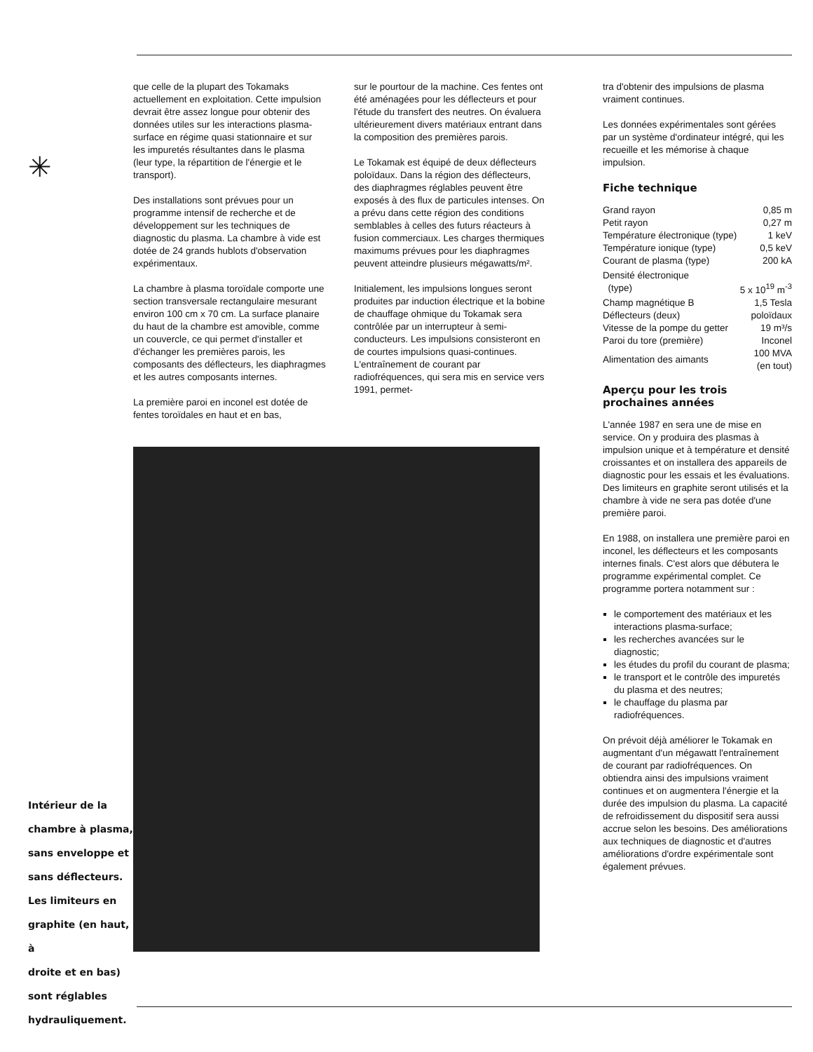✳
Intérieur de la
chambre à plasma,
sans enveloppe et
sans déflecteurs.
Les limiteurs en
graphite (en haut, à
droite et en bas)
sont réglables
hydrauliquement.
que celle de la plupart des Tokamaks actuellement en exploitation. Cette impulsion devrait être assez longue pour obtenir des données utiles sur les interactions plasma-surface en régime quasi stationnaire et sur les impuretés résultantes dans le plasma (leur type, la répartition de l'énergie et le transport).
Des installations sont prévues pour un programme intensif de recherche et de développement sur les techniques de diagnostic du plasma. La chambre à vide est dotée de 24 grands hublots d'observation expérimentaux.
La chambre à plasma toroïdale comporte une section transversale rectangulaire mesurant environ 100 cm x 70 cm. La surface planaire du haut de la chambre est amovible, comme un couvercle, ce qui permet d'installer et d'échanger les premières parois, les composants des déflecteurs, les diaphragmes et les autres composants internes.
La première paroi en inconel est dotée de fentes toroïdales en haut et en bas,
sur le pourtour de la machine. Ces fentes ont été aménagées pour les déflecteurs et pour l'étude du transfert des neutres. On évaluera ultérieurement divers matériaux entrant dans la composition des premières parois.
Le Tokamak est équipé de deux déflecteurs poloïdaux. Dans la région des déflecteurs, des diaphragmes réglables peuvent être exposés à des flux de particules intenses. On a prévu dans cette région des conditions semblables à celles des futurs réacteurs à fusion commerciaux. Les charges thermiques maximums prévues pour les diaphragmes peuvent atteindre plusieurs mégawatts/m².
Initialement, les impulsions longues seront produites par induction électrique et la bobine de chauffage ohmique du Tokamak sera contrôlée par un interrupteur à semi-conducteurs. Les impulsions consisteront en de courtes impulsions quasi-continues. L'entraînement de courant par radiofréquences, qui sera mis en service vers 1991, permet-
tra d'obtenir des impulsions de plasma vraiment continues.
Les données expérimentales sont gérées par un système d'ordinateur intégré, qui les recueille et les mémorise à chaque impulsion.
Fiche technique
| Grand rayon | 0,85 m |
| Petit rayon | 0,27 m |
| Température électronique (type) | 1 keV |
| Température ionique (type) | 0,5 keV |
| Courant de plasma (type) | 200 kA |
| Densité électronique (type) | 5 x 10<sup>19</sup> m<sup>-3</sup> |
| Champ magnétique B | 1,5 Tesla |
| Déflecteurs (deux) | poloïdaux |
| Vitesse de la pompe du getter | 19 m³/s |
| Paroi du tore (première) | Inconel |
| Alimentation des aimants | 100 MVA (en tout) |
Aperçu pour les trois
prochaines années
L'année 1987 en sera une de mise en service. On y produira des plasmas à impulsion unique et à température et densité croissantes et on installera des appareils de diagnostic pour les essais et les évaluations. Des limiteurs en graphite seront utilisés et la chambre à vide ne sera pas dotée d'une première paroi.
En 1988, on installera une première paroi en inconel, les déflecteurs et les composants internes finals. C'est alors que débutera le programme expérimental complet. Ce programme portera notamment sur :
le comportement des matériaux et les interactions plasma-surface;
les recherches avancées sur le diagnostic;
les études du profil du courant de plasma;
le transport et le contrôle des impuretés du plasma et des neutres;
le chauffage du plasma par radiofréquences.
On prévoit déjà améliorer le Tokamak en augmentant d'un mégawatt l'entraînement de courant par radiofréquences. On obtiendra ainsi des impulsions vraiment continues et on augmentera l'énergie et la durée des impulsion du plasma. La capacité de refroidissement du dispositif sera aussi accrue selon les besoins. Des améliorations aux techniques de diagnostic et d'autres améliorations d'ordre expérimentale sont également prévues.